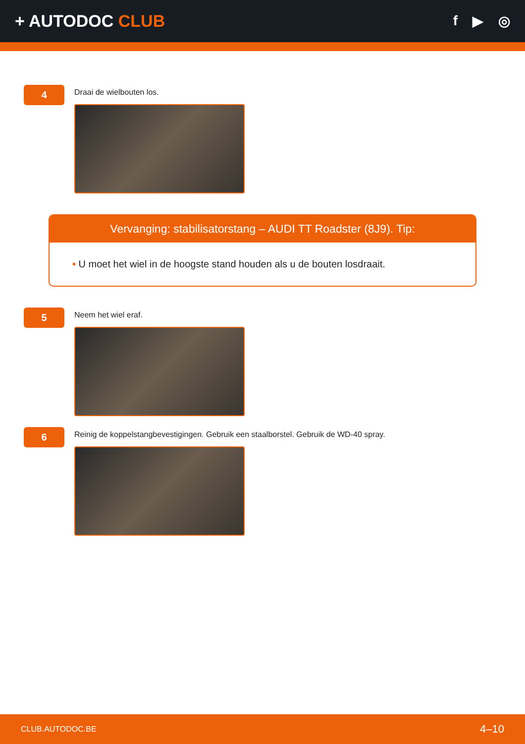+ AUTODOC CLUB
f ▶ ◎
4
Draai de wielbouten los.
Vervanging: stabilisatorstang – AUDI TT Roadster (8J9). Tip:
• U moet het wiel in de hoogste stand houden als u de bouten losdraait.
5
Neem het wiel eraf.
6
Reinig de koppelstangbevestigingen. Gebruik een staalborstel. Gebruik de WD-40 spray.
CLUB.AUTODOC.BE 4–10